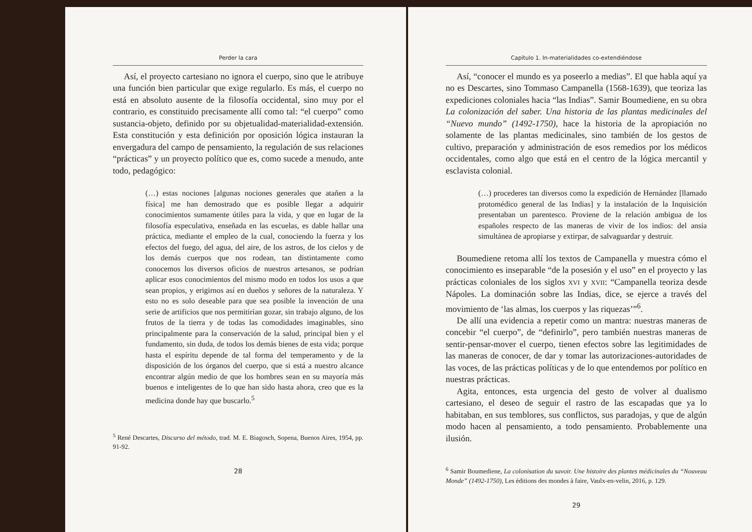Perder la cara
Así, el proyecto cartesiano no ignora el cuerpo, sino que le atribuye una función bien particular que exige regularlo. Es más, el cuerpo no está en absoluto ausente de la filosofía occidental, sino muy por el contrario, es constituido precisamente allí como tal: “el cuerpo” como sustancia-objeto, definido por su objetualidad-materialidad-extensión. Esta constitución y esta definición por oposición lógica instauran la envergadura del campo de pensamiento, la regulación de sus relaciones “prácticas” y un proyecto político que es, como sucede a menudo, ante todo, pedagógico:
(…) estas nociones [algunas nociones generales que atañen a la física] me han demostrado que es posible llegar a adquirir conocimientos sumamente útiles para la vida, y que en lugar de la filosofía especulativa, enseñada en las escuelas, es dable hallar una práctica, mediante el empleo de la cual, conociendo la fuerza y los efectos del fuego, del agua, del aire, de los astros, de los cielos y de los demás cuerpos que nos rodean, tan distintamente como conocemos los diversos oficios de nuestros artesanos, se podrían aplicar esos conocimientos del mismo modo en todos los usos a que sean propios, y erigirnos así en dueños y señores de la naturaleza. Y esto no es solo deseable para que sea posible la invención de una serie de artificios que nos permitirían gozar, sin trabajo alguno, de los frutos de la tierra y de todas las comodidades imaginables, sino principalmente para la conservación de la salud, principal bien y el fundamento, sin duda, de todos los demás bienes de esta vida; porque hasta el espíritu depende de tal forma del temperamento y de la disposición de los órganos del cuerpo, que si está a nuestro alcance encontrar algún medio de que los hombres sean en su mayoría más buenos e inteligentes de lo que han sido hasta ahora, creo que es la medicina donde hay que buscarlo.<sup>5</sup>
<sup>5</sup> René Descartes, Discurso del método, trad. M. E. Biagosch, Sopena, Buenos Aires, 1954, pp. 91-92.
28
Capítulo 1. In-materialidades co-extendiéndose
Así, “conocer el mundo es ya poseerlo a medias”. El que habla aquí ya no es Descartes, sino Tommaso Campanella (1568-1639), que teoriza las expediciones coloniales hacia “las Indias”. Samir Boumediene, en su obra La colonización del saber. Una historia de las plantas medicinales del “Nuevo mundo” (1492-1750), hace la historia de la apropiación no solamente de las plantas medicinales, sino también de los gestos de cultivo, preparación y administración de esos remedios por los médicos occidentales, como algo que está en el centro de la lógica mercantil y esclavista colonial.
(…) procederes tan diversos como la expedición de Hernández [llamado protomédico general de las Indias] y la instalación de la Inquisición presentaban un parentesco. Proviene de la relación ambigua de los españoles respecto de las maneras de vivir de los indios: del ansia simultánea de apropiarse y extirpar, de salvaguardar y destruir.
Boumediene retoma allí los textos de Campanella y muestra cómo el conocimiento es inseparable “de la posesión y el uso” en el proyecto y las prácticas coloniales de los siglos XVI y XVII: “Campanella teoriza desde Nápoles. La dominación sobre las Indias, dice, se ejerce a través del movimiento de ‘las almas, los cuerpos y las riquezas’”<sup>6</sup>.
De allí una evidencia a repetir como un mantra: nuestras maneras de concebir “el cuerpo”, de “definirlo”, pero también nuestras maneras de sentir-pensar-mover el cuerpo, tienen efectos sobre las legitimidades de las maneras de conocer, de dar y tomar las autorizaciones-autoridades de las voces, de las prácticas políticas y de lo que entendemos por político en nuestras prácticas.
Agita, entonces, esta urgencia del gesto de volver al dualismo cartesiano, el deseo de seguir el rastro de las escapadas que ya lo habitaban, en sus temblores, sus conflictos, sus paradojas, y que de algún modo hacen al pensamiento, a todo pensamiento. Probablemente una ilusión.
<sup>6</sup> Samir Boumediene, La colonisation du savoir. Une histoire des plantes médicinales du “Nouveau Monde” (1492-1750), Les éditions des mondes à faire, Vaulx-en-velin, 2016, p. 129.
29